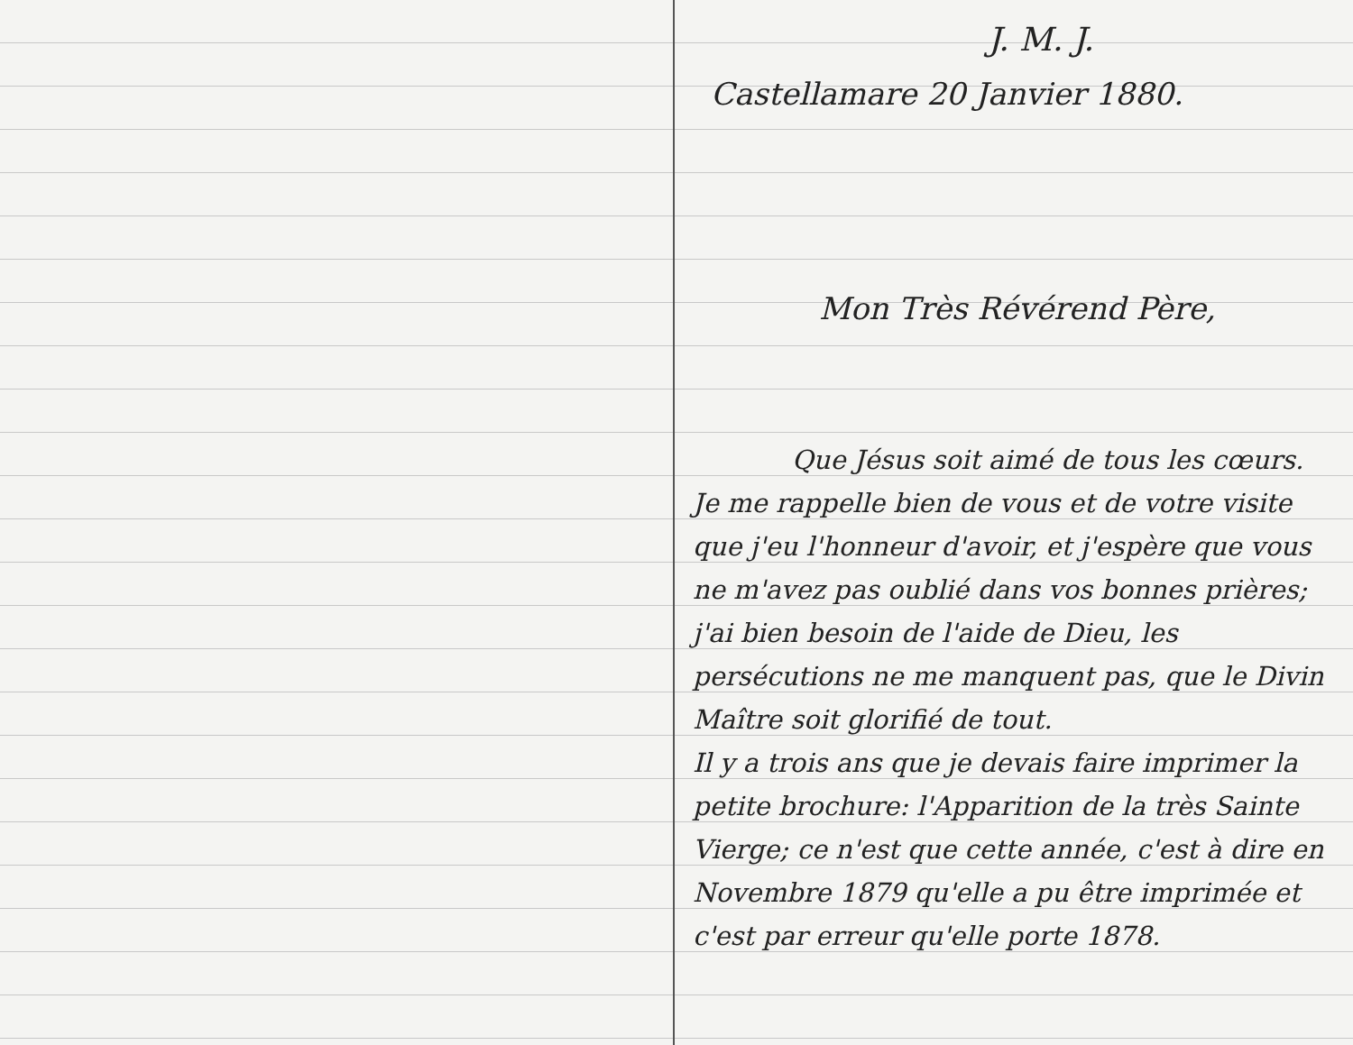J. M. J.
Castellamare 20 Janvier 1880.
Mon Très Révérend Père,
Que Jésus soit aimé de tous les cœurs.
Je me rappelle bien de vous et de votre visite que j'eu l'honneur d'avoir, et j'espère que vous ne m'avez pas oublié dans vos bonnes prières; j'ai bien besoin de l'aide de Dieu, les persécutions ne me manquent pas, que le Divin Maître soit glorifié de tout.
Il y a trois ans que je devais faire imprimer la petite brochure: l'Apparition de la très Sainte Vierge; ce n'est que cette année, c'est à dire en Novembre 1879 qu'elle a pu être imprimée et c'est par erreur qu'elle porte 1878.